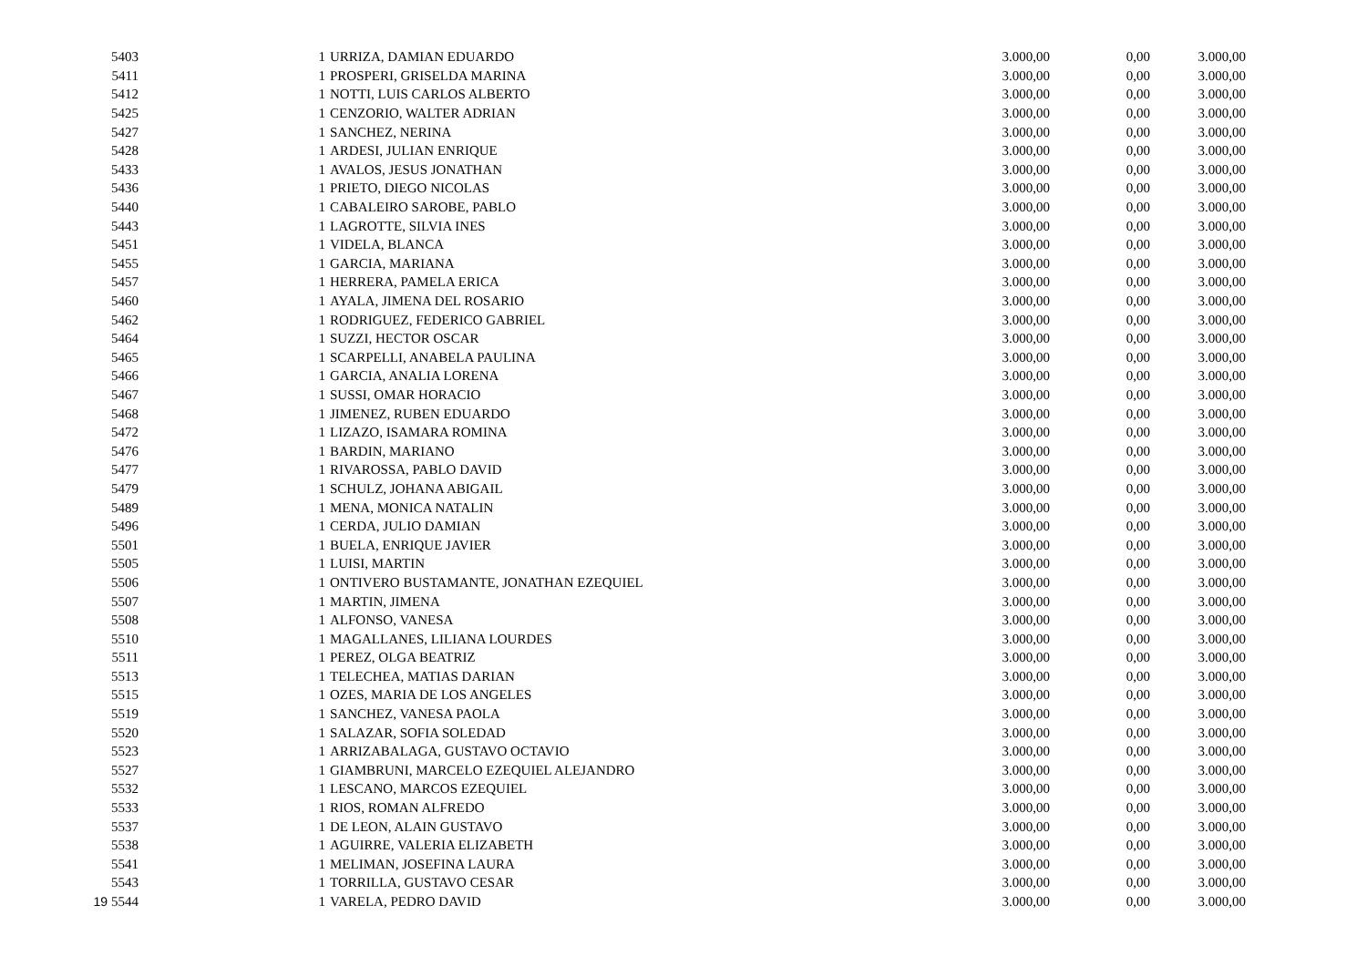| | 5403 | 1 | URRIZA, DAMIAN EDUARDO | 3.000,00 | 0,00 | 3.000,00 |
| | 5411 | 1 | PROSPERI, GRISELDA MARINA | 3.000,00 | 0,00 | 3.000,00 |
| | 5412 | 1 | NOTTI, LUIS CARLOS ALBERTO | 3.000,00 | 0,00 | 3.000,00 |
| | 5425 | 1 | CENZORIO, WALTER ADRIAN | 3.000,00 | 0,00 | 3.000,00 |
| | 5427 | 1 | SANCHEZ, NERINA | 3.000,00 | 0,00 | 3.000,00 |
| | 5428 | 1 | ARDESI, JULIAN ENRIQUE | 3.000,00 | 0,00 | 3.000,00 |
| | 5433 | 1 | AVALOS, JESUS JONATHAN | 3.000,00 | 0,00 | 3.000,00 |
| | 5436 | 1 | PRIETO, DIEGO NICOLAS | 3.000,00 | 0,00 | 3.000,00 |
| | 5440 | 1 | CABALEIRO SAROBE, PABLO | 3.000,00 | 0,00 | 3.000,00 |
| | 5443 | 1 | LAGROTTE, SILVIA INES | 3.000,00 | 0,00 | 3.000,00 |
| | 5451 | 1 | VIDELA, BLANCA | 3.000,00 | 0,00 | 3.000,00 |
| | 5455 | 1 | GARCIA, MARIANA | 3.000,00 | 0,00 | 3.000,00 |
| | 5457 | 1 | HERRERA, PAMELA ERICA | 3.000,00 | 0,00 | 3.000,00 |
| | 5460 | 1 | AYALA, JIMENA DEL ROSARIO | 3.000,00 | 0,00 | 3.000,00 |
| | 5462 | 1 | RODRIGUEZ, FEDERICO GABRIEL | 3.000,00 | 0,00 | 3.000,00 |
| | 5464 | 1 | SUZZI, HECTOR OSCAR | 3.000,00 | 0,00 | 3.000,00 |
| | 5465 | 1 | SCARPELLI, ANABELA PAULINA | 3.000,00 | 0,00 | 3.000,00 |
| | 5466 | 1 | GARCIA, ANALIA LORENA | 3.000,00 | 0,00 | 3.000,00 |
| | 5467 | 1 | SUSSI, OMAR HORACIO | 3.000,00 | 0,00 | 3.000,00 |
| | 5468 | 1 | JIMENEZ, RUBEN EDUARDO | 3.000,00 | 0,00 | 3.000,00 |
| | 5472 | 1 | LIZAZO, ISAMARA ROMINA | 3.000,00 | 0,00 | 3.000,00 |
| | 5476 | 1 | BARDIN, MARIANO | 3.000,00 | 0,00 | 3.000,00 |
| | 5477 | 1 | RIVAROSSA, PABLO DAVID | 3.000,00 | 0,00 | 3.000,00 |
| | 5479 | 1 | SCHULZ, JOHANA ABIGAIL | 3.000,00 | 0,00 | 3.000,00 |
| | 5489 | 1 | MENA, MONICA NATALIN | 3.000,00 | 0,00 | 3.000,00 |
| | 5496 | 1 | CERDA, JULIO DAMIAN | 3.000,00 | 0,00 | 3.000,00 |
| | 5501 | 1 | BUELA, ENRIQUE JAVIER | 3.000,00 | 0,00 | 3.000,00 |
| | 5505 | 1 | LUISI, MARTIN | 3.000,00 | 0,00 | 3.000,00 |
| | 5506 | 1 | ONTIVERO BUSTAMANTE, JONATHAN EZEQUIEL | 3.000,00 | 0,00 | 3.000,00 |
| | 5507 | 1 | MARTIN, JIMENA | 3.000,00 | 0,00 | 3.000,00 |
| | 5508 | 1 | ALFONSO, VANESA | 3.000,00 | 0,00 | 3.000,00 |
| | 5510 | 1 | MAGALLANES, LILIANA LOURDES | 3.000,00 | 0,00 | 3.000,00 |
| | 5511 | 1 | PEREZ, OLGA BEATRIZ | 3.000,00 | 0,00 | 3.000,00 |
| | 5513 | 1 | TELECHEA, MATIAS DARIAN | 3.000,00 | 0,00 | 3.000,00 |
| | 5515 | 1 | OZES, MARIA DE LOS ANGELES | 3.000,00 | 0,00 | 3.000,00 |
| | 5519 | 1 | SANCHEZ, VANESA PAOLA | 3.000,00 | 0,00 | 3.000,00 |
| | 5520 | 1 | SALAZAR, SOFIA SOLEDAD | 3.000,00 | 0,00 | 3.000,00 |
| | 5523 | 1 | ARRIZABALAGA, GUSTAVO OCTAVIO | 3.000,00 | 0,00 | 3.000,00 |
| | 5527 | 1 | GIAMBRUNI, MARCELO EZEQUIEL ALEJANDRO | 3.000,00 | 0,00 | 3.000,00 |
| | 5532 | 1 | LESCANO, MARCOS EZEQUIEL | 3.000,00 | 0,00 | 3.000,00 |
| | 5533 | 1 | RIOS, ROMAN ALFREDO | 3.000,00 | 0,00 | 3.000,00 |
| | 5537 | 1 | DE LEON, ALAIN GUSTAVO | 3.000,00 | 0,00 | 3.000,00 |
| | 5538 | 1 | AGUIRRE, VALERIA ELIZABETH | 3.000,00 | 0,00 | 3.000,00 |
| | 5541 | 1 | MELIMAN, JOSEFINA LAURA | 3.000,00 | 0,00 | 3.000,00 |
| | 5543 | 1 | TORRILLA, GUSTAVO CESAR | 3.000,00 | 0,00 | 3.000,00 |
| 19 | 5544 | 1 | VARELA, PEDRO DAVID | 3.000,00 | 0,00 | 3.000,00 |